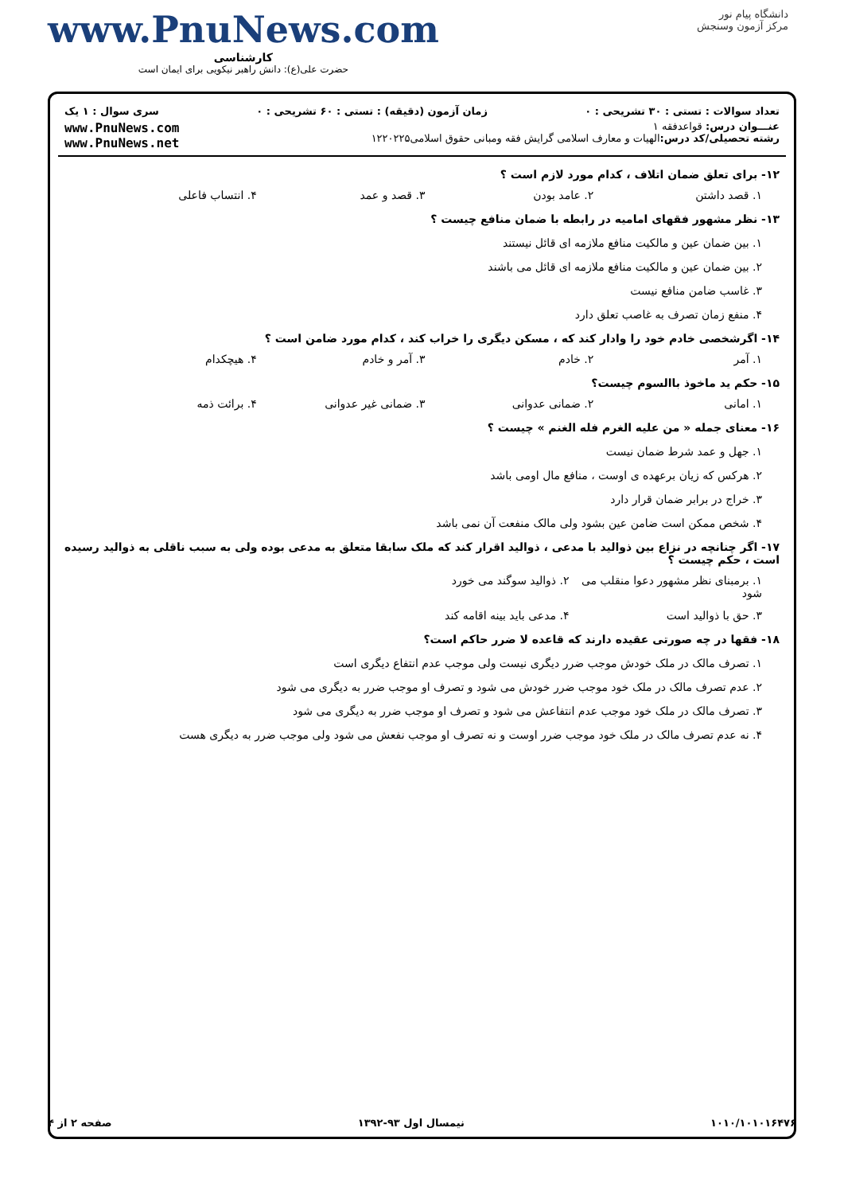دانشگاه پیام نور
مرکز آزمون وسنجش
www.PnuNews.com
کارشناسی
حضرت علی(ع): دانش راهبر نیکویی برای ایمان است
تعداد سوالات : تستی : ۳۰ تشریحی : ۰ زمان آزمون (دقیقه) : تستی : ۶۰ تشریحی : ۰ سری سوال : ۱ یک
عنـــوان درس: قواعدفقه ۱
رشته تحصیلی/کد درس: الهیات و معارف اسلامی گرایش فقه ومبانی حقوق اسلامی۱۲۲۰۲۲۵
www.PnuNews.com
www.PnuNews.net
۱۲- برای تعلق ضمان اتلاف ، کدام مورد لازم است ؟
۱. قصد داشتن ۲. عامد بودن ۳. قصد و عمد ۴. انتساب فاعلی
۱۳- نظر مشهور فقهای امامیه در رابطه با ضمان منافع چیست ؟
۱. بین ضمان عین و مالکیت منافع ملازمه ای قائل نیستند
۲. بین ضمان عین و مالکیت منافع ملازمه ای قائل می باشند
۳. غاسب ضامن منافع نیست
۴. منفع زمان تصرف به غاصب تعلق دارد
۱۴- اگرشخصی خادم خود را وادار کند که ، مسکن دیگری را خراب کند ، کدام مورد ضامن است ؟
۱. آمر ۲. خادم ۳. آمر و خادم ۴. هیچکدام
۱۵- حکم ید ماخوذ باالسوم چیست؟
۱. امانی ۲. ضمانی عدوانی ۳. ضمانی غیر عدوانی ۴. برائت ذمه
۱۶- معنای جمله « من علیه الغرم فله الغنم » چیست ؟
۱. جهل و عمد شرط ضمان نیست
۲. هرکس که زیان برعهده ی اوست ، منافع مال اومی باشد
۳. خراج در برابر ضمان قرار دارد
۴. شخص ممکن است ضامن عین بشود ولی مالک منفعت آن نمی باشد
۱۷- اگر چنانچه در نزاع بین ذوالید با مدعی ، ذوالید اقرار کند که ملک سابقا متعلق به مدعی بوده ولی به سبب ناقلی به ذوالید رسیده است ، حکم چیست ؟
۱. برمبنای نظر مشهور دعوا منقلب می شود ۲. ذوالید سوگند می خورد
۳. حق با ذوالید است ۴. مدعی باید بینه اقامه کند
۱۸- فقها در چه صورتی عقیده دارند که قاعده لا ضرر حاکم است؟
۱. تصرف مالک در ملک خودش موجب ضرر دیگری نیست ولی موجب عدم انتفاع دیگری است
۲. عدم تصرف مالک در ملک خود موجب ضرر خودش می شود و تصرف او موجب ضرر به دیگری می شود
۳. تصرف مالک در ملک خود موجب عدم انتفاعش می شود و تصرف او موجب ضرر به دیگری می شود
۴. نه عدم تصرف مالک در ملک خود موجب ضرر اوست و نه تصرف او موجب نفعش می شود ولی موجب ضرر به دیگری هست
۱۰۱۰/۱۰۱۰۱۶۴۷۶ نیمسال اول ۹۳-۱۳۹۲ صفحه ۲ از ۴